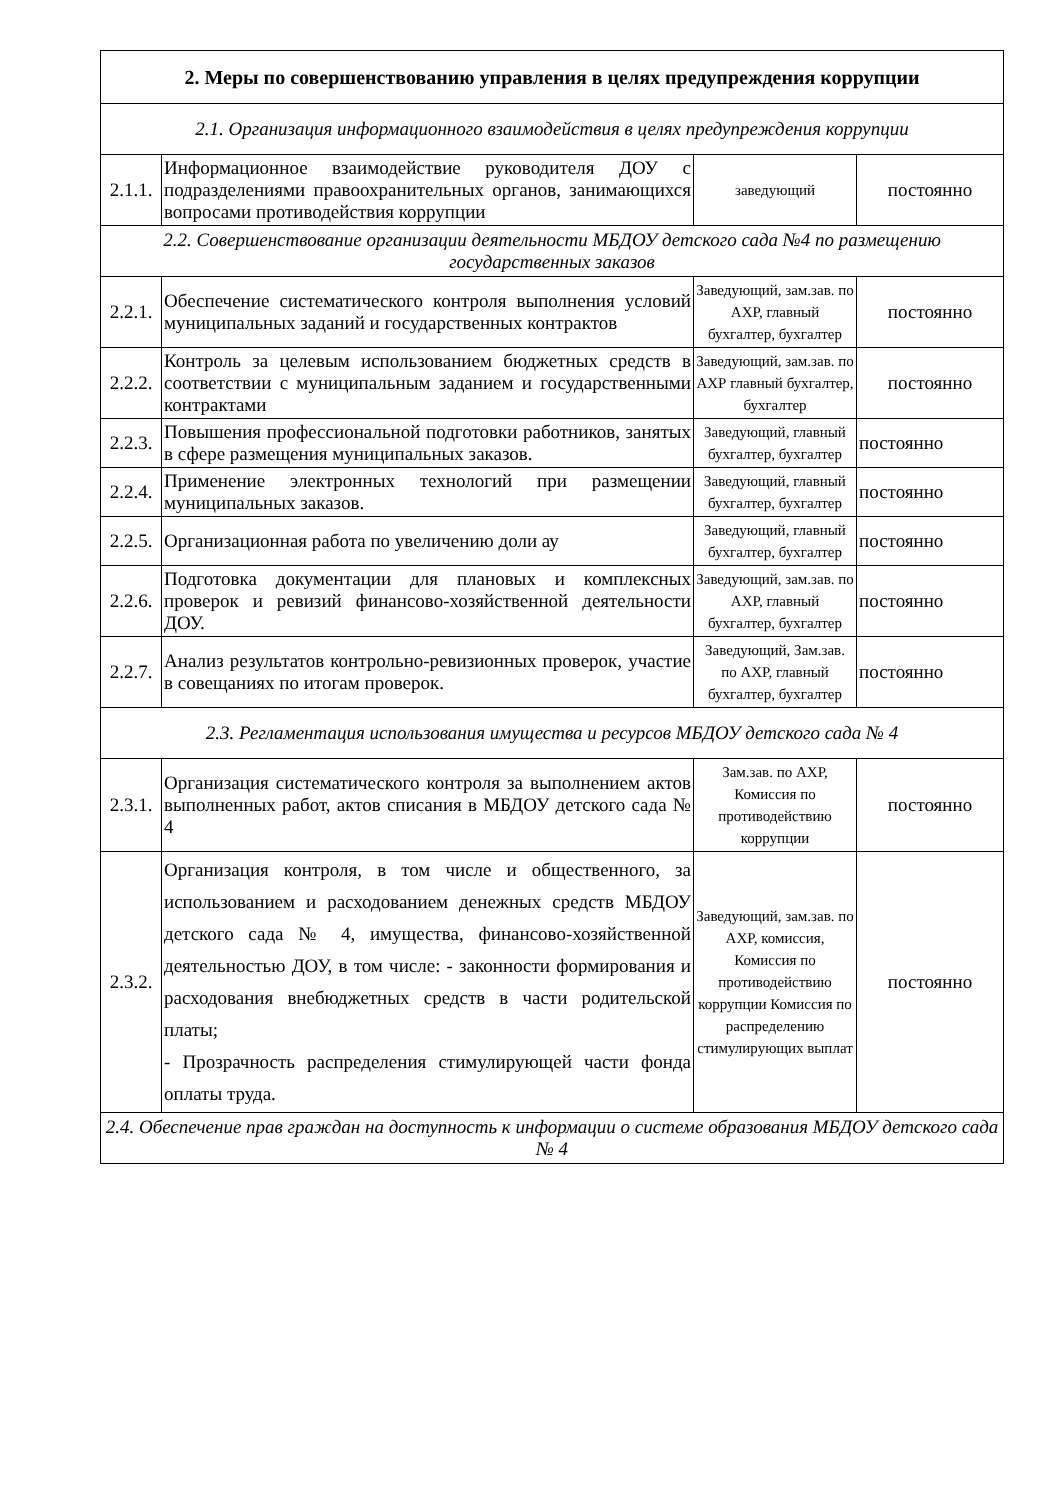| 2. Меры по совершенствованию управления в целях предупреждения коррупции | | | |
| 2.1. Организация информационного взаимодействия в целях предупреждения коррупции | | | |
| 2.1.1. | Информационное взаимодействие руководителя ДОУ с подразделениями правоохранительных органов, занимающихся вопросами противодействия коррупции | заведующий | постоянно |
| 2.2. Совершенствование организации деятельности МБДОУ детского сада №4 по размещению государственных заказов | | | |
| 2.2.1. | Обеспечение систематического контроля выполнения условий муниципальных заданий и государственных контрактов | Заведующий, зам.зав. по АХР, главный бухгалтер, бухгалтер | постоянно |
| 2.2.2. | Контроль за целевым использованием бюджетных средств в соответствии с муниципальным заданием и государственными контрактами | Заведующий, зам.зав. по АХР главный бухгалтер, бухгалтер | постоянно |
| 2.2.3. | Повышения профессиональной подготовки работников, занятых в сфере размещения муниципальных заказов. | Заведующий, главный бухгалтер, бухгалтер | постоянно |
| 2.2.4. | Применение электронных технологий при размещении муниципальных заказов. | Заведующий, главный бухгалтер, бухгалтер | постоянно |
| 2.2.5. | Организационная работа по увеличению доли ау | Заведующий, главный бухгалтер, бухгалтер | постоянно |
| 2.2.6. | Подготовка документации для плановых и комплексных проверок и ревизий финансово-хозяйственной деятельности ДОУ. | Заведующий, зам.зав. по АХР, главный бухгалтер, бухгалтер | постоянно |
| 2.2.7. | Анализ результатов контрольно-ревизионных проверок, участие в совещаниях по итогам проверок. | Заведующий, Зам.зав. по АХР, главный бухгалтер, бухгалтер | постоянно |
| 2.3. Регламентация использования имущества и ресурсов МБДОУ детского сада № 4 | | | |
| 2.3.1. | Организация систематического контроля за выполнением актов выполненных работ, актов списания в МБДОУ детского сада № 4 | Зам.зав. по АХР, Комиссия по противодействию коррупции | постоянно |
| 2.3.2. | Организация контроля, в том числе и общественного, за использованием и расходованием денежных средств МБДОУ детского сада № 4, имущества, финансово-хозяйственной деятельностью ДОУ, в том числе: - законности формирования и расходования внебюджетных средств в части родительской платы; - Прозрачность распределения стимулирующей части фонда оплаты труда. | Заведующий, зам.зав. по АХР, комиссия, Комиссия по противодействию коррупции Комиссия по распределению стимулирующих выплат | постоянно |
| 2.4. Обеспечение прав граждан на доступность к информации о системе образования МБДОУ детского сада № 4 | | | |